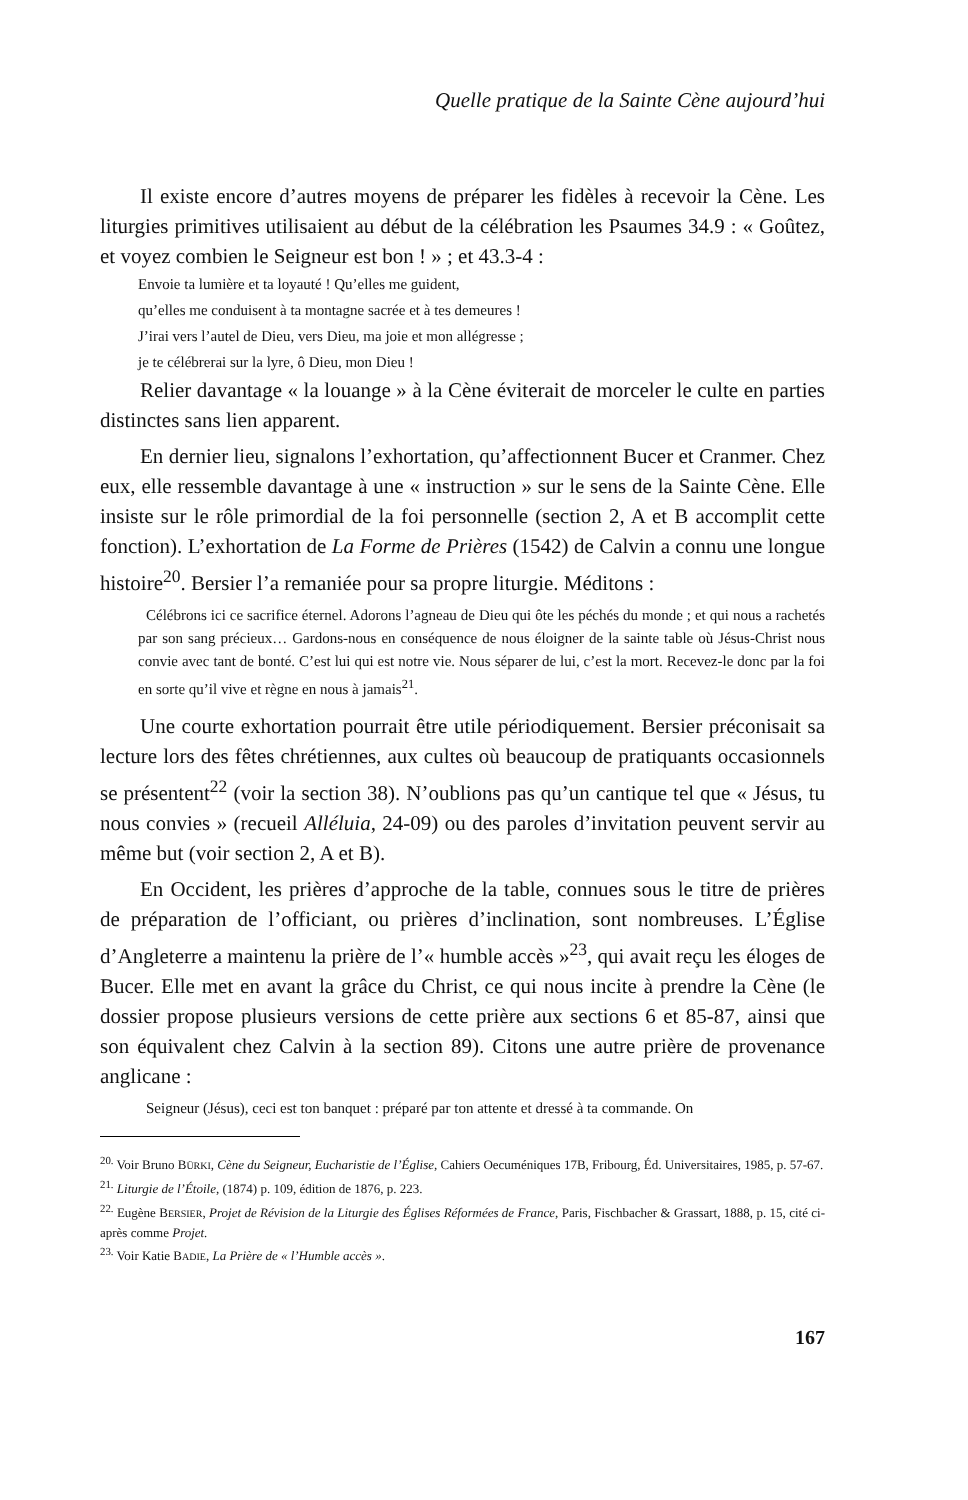Quelle pratique de la Sainte Cène aujourd’hui
Il existe encore d’autres moyens de préparer les fidèles à recevoir la Cène. Les liturgies primitives utilisaient au début de la célébration les Psaumes 34.9 : « Goûtez, et voyez combien le Seigneur est bon ! » ; et 43.3-4 :
Envoie ta lumière et ta loyauté ! Qu’elles me guident,
qu’elles me conduisent à ta montagne sacrée et à tes demeures !
J’irai vers l’autel de Dieu, vers Dieu, ma joie et mon allégresse ;
je te célébrerai sur la lyre, ô Dieu, mon Dieu !
Relier davantage « la louange » à la Cène éviterait de morceler le culte en parties distinctes sans lien apparent.
En dernier lieu, signalons l’exhortation, qu’affectionnent Bucer et Cranmer. Chez eux, elle ressemble davantage à une « instruction » sur le sens de la Sainte Cène. Elle insiste sur le rôle primordial de la foi personnelle (section 2, A et B accomplit cette fonction). L’exhortation de La Forme de Prières (1542) de Calvin a connu une longue histoire<sup>20</sup>. Bersier l’a remaniée pour sa propre liturgie. Méditons :
Célébrons ici ce sacrifice éternel. Adorons l’agneau de Dieu qui ôte les péchés du monde ; et qui nous a rachetés par son sang précieux… Gardons-nous en conséquence de nous éloigner de la sainte table où Jésus-Christ nous convie avec tant de bonté. C’est lui qui est notre vie. Nous séparer de lui, c’est la mort. Recevez-le donc par la foi en sorte qu’il vive et règne en nous à jamais<sup>21</sup>.
Une courte exhortation pourrait être utile périodiquement. Bersier préconisait sa lecture lors des fêtes chrétiennes, aux cultes où beaucoup de pratiquants occasionnels se présentent<sup>22</sup> (voir la section 38). N’oublions pas qu’un cantique tel que « Jésus, tu nous convies » (recueil Alléluia, 24-09) ou des paroles d’invitation peuvent servir au même but (voir section 2, A et B).
En Occident, les prières d’approche de la table, connues sous le titre de prières de préparation de l’officiant, ou prières d’inclination, sont nombreuses. L’Église d’Angleterre a maintenu la prière de l’« humble accès »<sup>23</sup>, qui avait reçu les éloges de Bucer. Elle met en avant la grâce du Christ, ce qui nous incite à prendre la Cène (le dossier propose plusieurs versions de cette prière aux sections 6 et 85-87, ainsi que son équivalent chez Calvin à la section 89). Citons une autre prière de provenance anglicane :
Seigneur (Jésus), ceci est ton banquet : préparé par ton attente et dressé à ta commande. On
<sup>20.</sup> Voir Bruno BÜRKI, Cène du Seigneur, Eucharistie de l’Église, Cahiers Oecuméniques 17B, Fribourg, Éd. Universitaires, 1985, p. 57-67.
<sup>21.</sup> Liturgie de l’Étoile, (1874) p. 109, édition de 1876, p. 223.
<sup>22.</sup> Eugène BERSIER, Projet de Révision de la Liturgie des Églises Réformées de France, Paris, Fischbacher & Grassart, 1888, p. 15, cité ci-après comme Projet.
<sup>23.</sup> Voir Katie BADIE, La Prière de « l’Humble accès ».
167